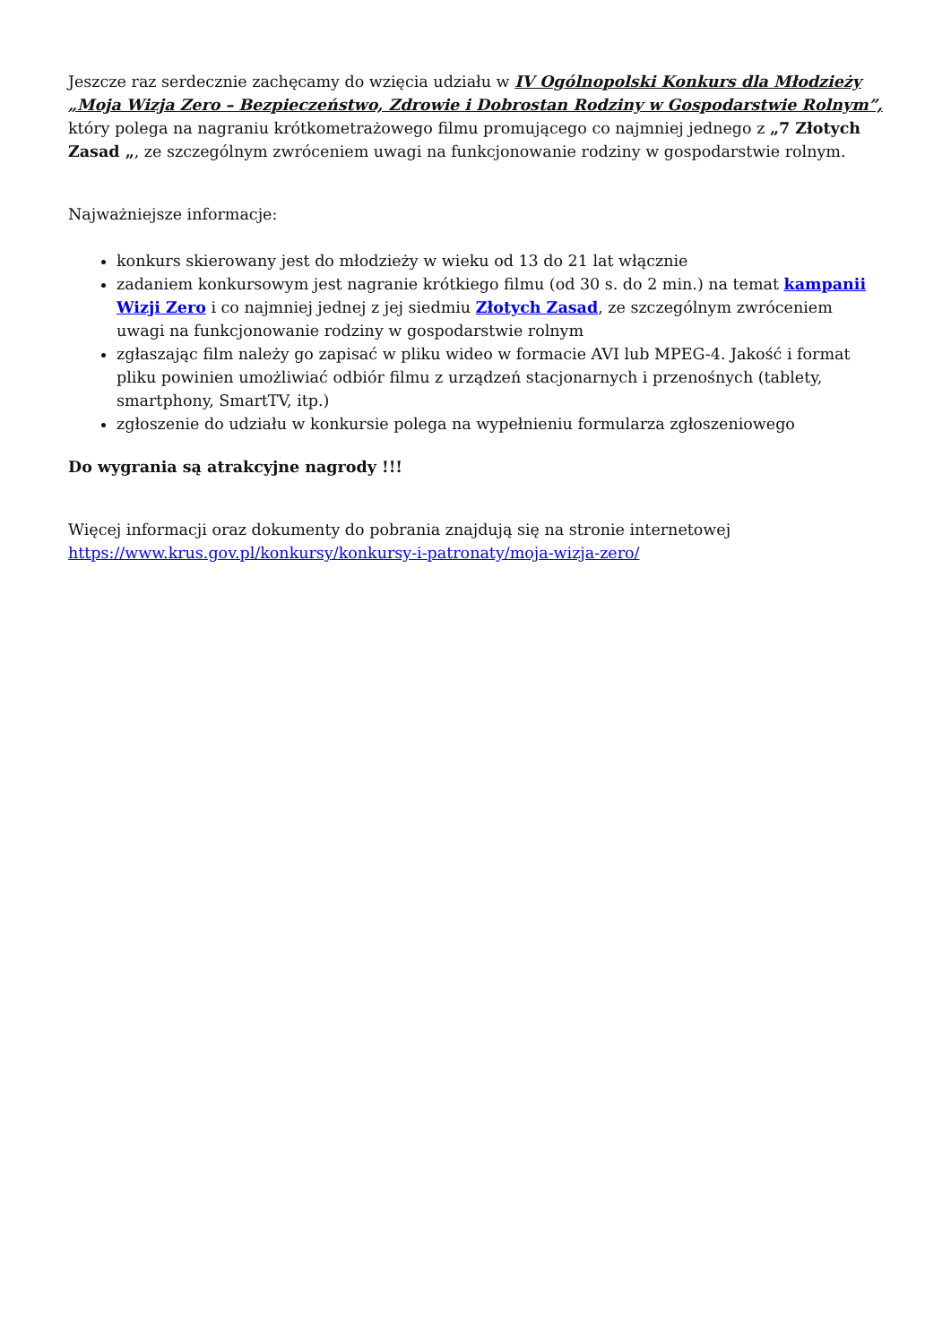Jeszcze raz serdecznie zachęcamy do wzięcia udziału w IV Ogólnopolski Konkurs dla Młodzieży „Moja Wizja Zero – Bezpieczeństwo, Zdrowie i Dobrostan Rodziny w Gospodarstwie Rolnym”, który polega na nagraniu krótkometrażowego filmu promującego co najmniej jednego z „7 Złotych Zasad „, ze szczególnym zwróceniem uwagi na funkcjonowanie rodziny w gospodarstwie rolnym.
Najważniejsze informacje:
konkurs skierowany jest do młodzieży w wieku od 13 do 21 lat włącznie
zadaniem konkursowym jest nagranie krótkiego filmu (od 30 s. do 2 min.) na temat kampanii Wizji Zero i co najmniej jednej z jej siedmiu Złotych Zasad, ze szczególnym zwróceniem uwagi na funkcjonowanie rodziny w gospodarstwie rolnym
zgłaszając film należy go zapisać w pliku wideo w formacie AVI lub MPEG-4. Jakość i format pliku powinien umożliwiać odbiór filmu z urządzeń stacjonarnych i przenośnych (tablety, smartphony, SmartTV, itp.)
zgłoszenie do udziału w konkursie polega na wypełnieniu formularza zgłoszeniowego
Do wygrania są atrakcyjne nagrody !!!
Więcej informacji oraz dokumenty do pobrania znajdują się na stronie internetowej https://www.krus.gov.pl/konkursy/konkursy-i-patronaty/moja-wizja-zero/